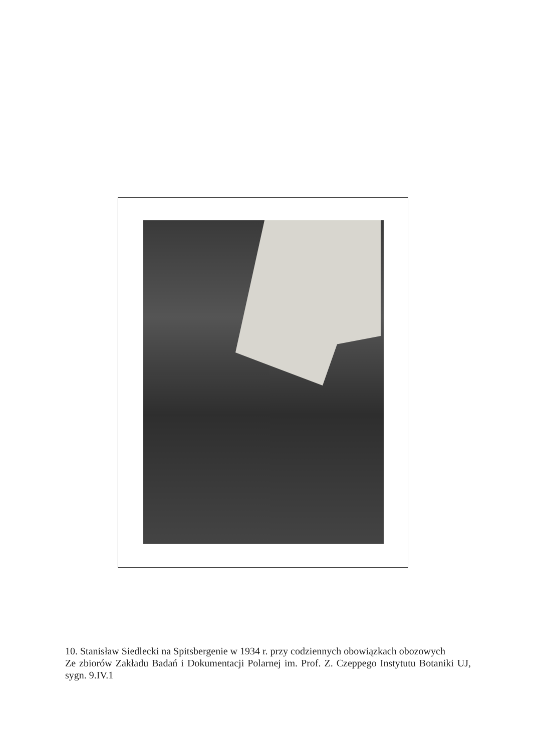10. Stanisław Siedlecki na Spitsbergenie w 1934 r. przy codziennych obowiązkach obozowych
Ze zbiorów Zakładu Badań i Dokumentacji Polarnej im. Prof. Z. Czeppego Instytutu Botaniki UJ, sygn. 9.IV.1